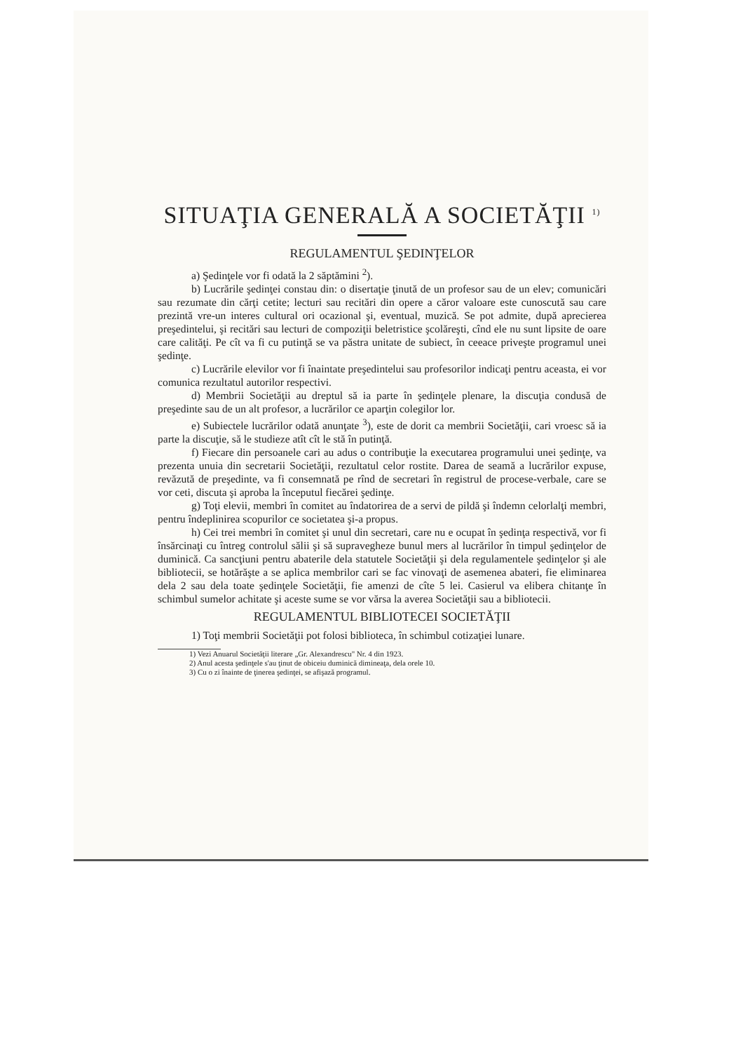SITUAŢIA GENERALĂ A SOCIETĂŢII <sup>1)</sup>
REGULAMENTUL ŞEDINŢELOR
a) Şedinţele vor fi odată la 2 săptămini <sup>2</sup>).
b) Lucrările şedinţei constau din: o disertaţie ţinută de un profesor sau de un elev; comunicări sau rezumate din cărţi cetite; lecturi sau recitări din opere a căror valoare este cunoscută sau care prezintă vre-un interes cultural ori ocazional şi, eventual, muzică. Se pot admite, după aprecierea preşedintelui, şi recitări sau lecturi de compoziţii beletristice şcolăreşti, cînd ele nu sunt lipsite de oare care calităţi. Pe cît va fi cu putinţă se va păstra unitate de subiect, în ceeace priveşte programul unei şedinţe.
c) Lucrările elevilor vor fi înaintate preşedintelui sau profesorilor indicaţi pentru aceasta, ei vor comunica rezultatul autorilor respectivi.
d) Membrii Societăţii au dreptul să ia parte în şedinţele plenare, la discuţia condusă de preşedinte sau de un alt profesor, a lucrărilor ce aparţin colegilor lor.
e) Subiectele lucrărilor odată anunţate <sup>3</sup>), este de dorit ca membrii Societăţii, cari vroesc să ia parte la discuţie, să le studieze atît cît le stă în putinţă.
f) Fiecare din persoanele cari au adus o contribuţie la executarea programului unei şedinţe, va prezenta unuia din secretarii Societăţii, rezultatul celor rostite. Darea de seamă a lucrărilor expuse, revăzută de preşedinte, va fi consemnată pe rînd de secretari în registrul de procese-verbale, care se vor ceti, discuta şi aproba la începutul fiecărei şedinţe.
g) Toţi elevii, membri în comitet au îndatorirea de a servi de pildă şi îndemn celorlalţi membri, pentru îndeplinirea scopurilor ce societatea şi-a propus.
h) Cei trei membri în comitet şi unul din secretari, care nu e ocupat în şedinţa respectivă, vor fi însărcinaţi cu întreg controlul sălii şi să supravegheze bunul mers al lucrărilor în timpul şedinţelor de duminică. Ca sancţiuni pentru abaterile dela statutele Societăţii şi dela regulamentele şedinţelor şi ale bibliotecii, se hotărăşte a se aplica membrilor cari se fac vinovaţi de asemenea abateri, fie eliminarea dela 2 sau dela toate şedinţele Societăţii, fie amenzi de cîte 5 lei. Casierul va elibera chitanţe în schimbul sumelor achitate şi aceste sume se vor vărsa la averea Societăţii sau a bibliotecii.
REGULAMENTUL BIBLIOTECEI SOCIETĂŢII
1) Toţi membrii Societăţii pot folosi biblioteca, în schimbul cotizaţiei lunare.
1) Vezi Anuarul Societăţii literare „Gr. Alexandrescu" Nr. 4 din 1923.
2) Anul acesta şedinţele s'au ţinut de obiceiu duminică dimineaţa, dela orele 10.
3) Cu o zi înainte de ţinerea şedinţei, se afişază programul.